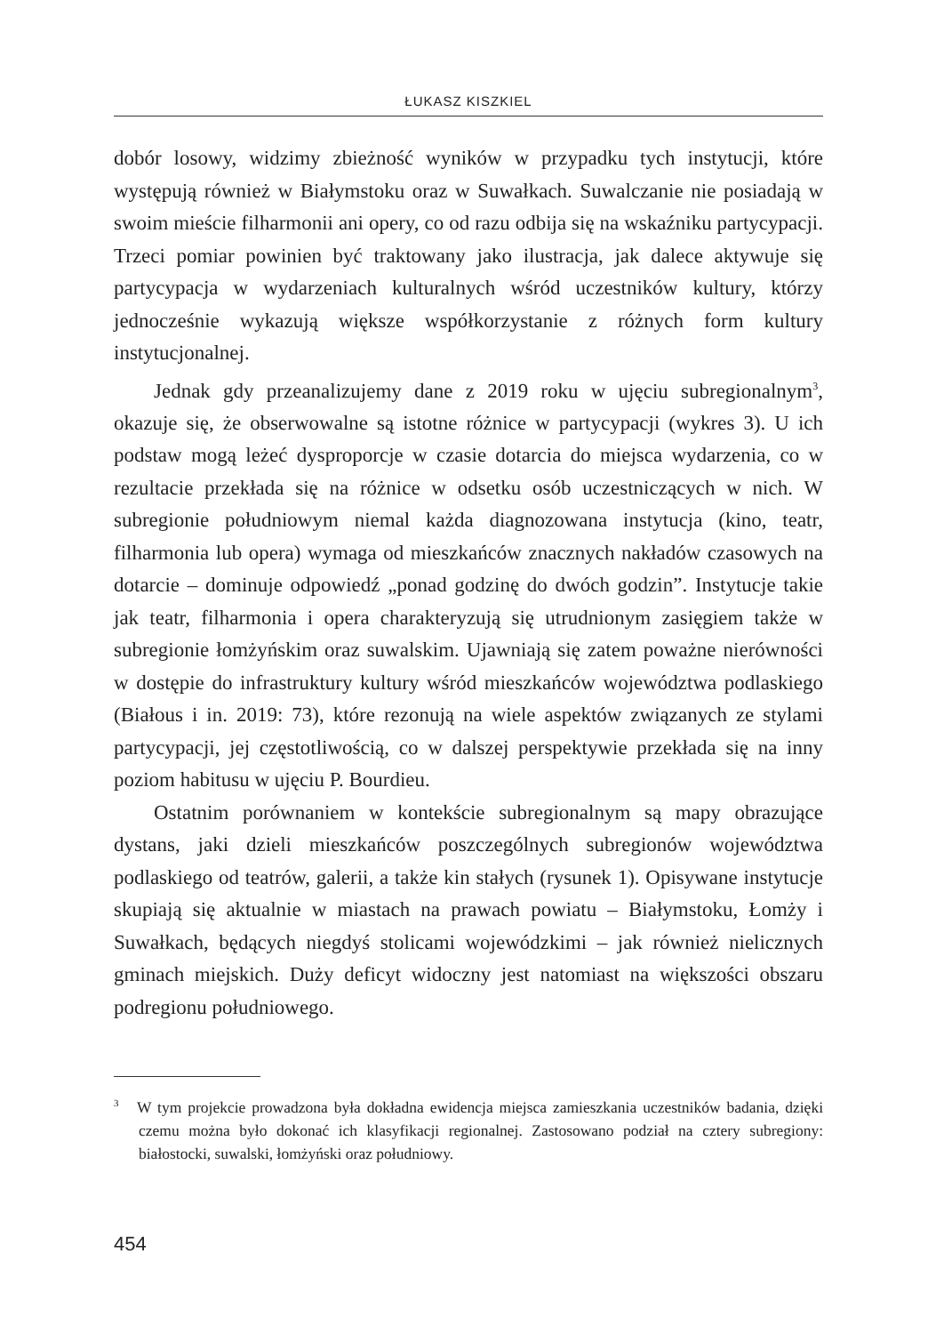ŁUKASZ KISZKIEL
dobór losowy, widzimy zbieżność wyników w przypadku tych instytucji, które występują również w Białymstoku oraz w Suwałkach. Suwalczanie nie posiadają w swoim mieście filharmonii ani opery, co od razu odbija się na wskaźniku partycypacji. Trzeci pomiar powinien być traktowany jako ilustracja, jak dalece aktywuje się partycypacja w wydarzeniach kulturalnych wśród uczestników kultury, którzy jednocześnie wykazują większe współkorzystanie z różnych form kultury instytucjonalnej.
Jednak gdy przeanalizujemy dane z 2019 roku w ujęciu subregionalnym<sup>3</sup>, okazuje się, że obserwowalne są istotne różnice w partycypacji (wykres 3). U ich podstaw mogą leżeć dysproporcje w czasie dotarcia do miejsca wydarzenia, co w rezultacie przekłada się na różnice w odsetku osób uczestniczących w nich. W subregionie południowym niemal każda diagnozowana instytucja (kino, teatr, filharmonia lub opera) wymaga od mieszkańców znacznych nakładów czasowych na dotarcie – dominuje odpowiedź „ponad godzinę do dwóch godzin”. Instytucje takie jak teatr, filharmonia i opera charakteryzują się utrudnionym zasięgiem także w subregionie łomżyńskim oraz suwalskim. Ujawniają się zatem poważne nierówności w dostępie do infrastruktury kultury wśród mieszkańców województwa podlaskiego (Białous i in. 2019: 73), które rezonują na wiele aspektów związanych ze stylami partycypacji, jej częstotliwością, co w dalszej perspektywie przekłada się na inny poziom habitusu w ujęciu P. Bourdieu.
Ostatnim porównaniem w kontekście subregionalnym są mapy obrazujące dystans, jaki dzieli mieszkańców poszczególnych subregionów województwa podlaskiego od teatrów, galerii, a także kin stałych (rysunek 1). Opisywane instytucje skupiają się aktualnie w miastach na prawach powiatu – Białymstoku, Łomży i Suwałkach, będących niegdyś stolicami wojewódzkimi – jak również nielicznych gminach miejskich. Duży deficyt widoczny jest natomiast na większości obszaru podregionu południowego.
<sup>3</sup> W tym projekcie prowadzona była dokładna ewidencja miejsca zamieszkania uczestników badania, dzięki czemu można było dokonać ich klasyfikacji regionalnej. Zastosowano podział na cztery subregiony: białostocki, suwalski, łomżyński oraz południowy.
454